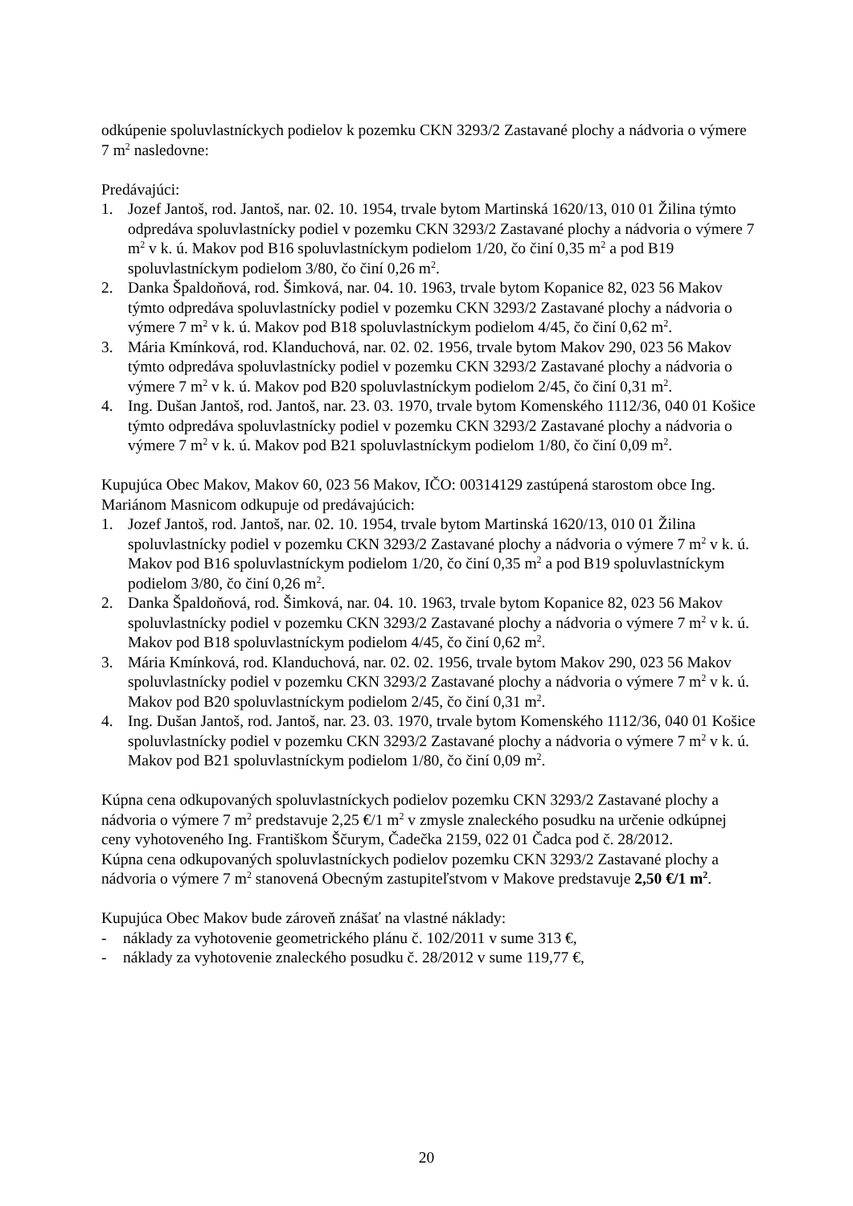odkúpenie spoluvlastníckych podielov k pozemku CKN 3293/2 Zastavané plochy a nádvoria o výmere 7 m<sup>2</sup> nasledovne:
Predávajúci:
1. Jozef Jantoš, rod. Jantoš, nar. 02. 10. 1954, trvale bytom Martinská 1620/13, 010 01 Žilina týmto odpredáva spoluvlastnícky podiel v pozemku CKN 3293/2 Zastavané plochy a nádvoria o výmere 7 m<sup>2</sup> v k. ú. Makov pod B16 spoluvlastníckym podielom 1/20, čo činí 0,35 m<sup>2</sup> a pod B19 spoluvlastníckym podielom 3/80, čo činí 0,26 m<sup>2</sup>.
2. Danka Špaldoňová, rod. Šimková, nar. 04. 10. 1963, trvale bytom Kopanice 82, 023 56 Makov týmto odpredáva spoluvlastnícky podiel v pozemku CKN 3293/2 Zastavané plochy a nádvoria o výmere 7 m<sup>2</sup> v k. ú. Makov pod B18 spoluvlastníckym podielom 4/45, čo činí 0,62 m<sup>2</sup>.
3. Mária Kmínková, rod. Klanduchová, nar. 02. 02. 1956, trvale bytom Makov 290, 023 56 Makov týmto odpredáva spoluvlastnícky podiel v pozemku CKN 3293/2 Zastavané plochy a nádvoria o výmere 7 m<sup>2</sup> v k. ú. Makov pod B20 spoluvlastníckym podielom 2/45, čo činí 0,31 m<sup>2</sup>.
4. Ing. Dušan Jantoš, rod. Jantoš, nar. 23. 03. 1970, trvale bytom Komenského 1112/36, 040 01 Košice týmto odpredáva spoluvlastnícky podiel v pozemku CKN 3293/2 Zastavané plochy a nádvoria o výmere 7 m<sup>2</sup> v k. ú. Makov pod B21 spoluvlastníckym podielom 1/80, čo činí 0,09 m<sup>2</sup>.
Kupujúca Obec Makov, Makov 60, 023 56 Makov, IČO: 00314129 zastúpená starostom obce Ing. Mariánom Masnicom odkupuje od predávajúcich:
1. Jozef Jantoš, rod. Jantoš, nar. 02. 10. 1954, trvale bytom Martinská 1620/13, 010 01 Žilina spoluvlastnícky podiel v pozemku CKN 3293/2 Zastavané plochy a nádvoria o výmere 7 m<sup>2</sup> v k. ú. Makov pod B16 spoluvlastníckym podielom 1/20, čo činí 0,35 m<sup>2</sup> a pod B19 spoluvlastníckym podielom 3/80, čo činí 0,26 m<sup>2</sup>.
2. Danka Špaldoňová, rod. Šimková, nar. 04. 10. 1963, trvale bytom Kopanice 82, 023 56 Makov spoluvlastnícky podiel v pozemku CKN 3293/2 Zastavané plochy a nádvoria o výmere 7 m<sup>2</sup> v k. ú. Makov pod B18 spoluvlastníckym podielom 4/45, čo činí 0,62 m<sup>2</sup>.
3. Mária Kmínková, rod. Klanduchová, nar. 02. 02. 1956, trvale bytom Makov 290, 023 56 Makov spoluvlastnícky podiel v pozemku CKN 3293/2 Zastavané plochy a nádvoria o výmere 7 m<sup>2</sup> v k. ú. Makov pod B20 spoluvlastníckym podielom 2/45, čo činí 0,31 m<sup>2</sup>.
4. Ing. Dušan Jantoš, rod. Jantoš, nar. 23. 03. 1970, trvale bytom Komenského 1112/36, 040 01 Košice spoluvlastnícky podiel v pozemku CKN 3293/2 Zastavané plochy a nádvoria o výmere 7 m<sup>2</sup> v k. ú. Makov pod B21 spoluvlastníckym podielom 1/80, čo činí 0,09 m<sup>2</sup>.
Kúpna cena odkupovaných spoluvlastníckych podielov pozemku CKN 3293/2 Zastavané plochy a nádvoria o výmere 7 m<sup>2</sup> predstavuje 2,25 €/1 m<sup>2</sup> v zmysle znaleckého posudku na určenie odkúpnej ceny vyhotoveného Ing. Františkom Ščurym, Čadečka 2159, 022 01 Čadca pod č. 28/2012.
Kúpna cena odkupovaných spoluvlastníckych podielov pozemku CKN 3293/2 Zastavané plochy a nádvoria o výmere 7 m<sup>2</sup> stanovená Obecným zastupiteľstvom v Makove predstavuje 2,50 €/1 m<sup>2</sup>.
Kupujúca Obec Makov bude zároveň znášať na vlastné náklady:
- náklady za vyhotovenie geometrického plánu č. 102/2011 v sume 313 €,
- náklady za vyhotovenie znaleckého posudku č. 28/2012 v sume 119,77 €,
20